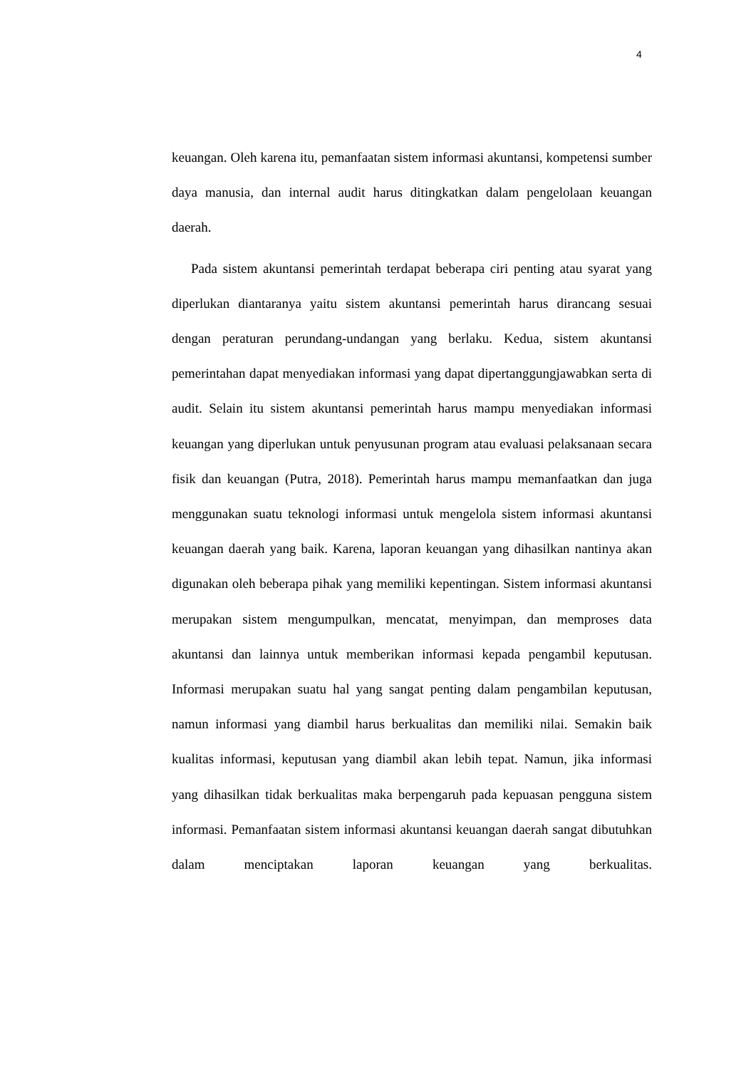4
keuangan. Oleh karena itu, pemanfaatan sistem informasi akuntansi, kompetensi sumber daya manusia, dan internal audit harus ditingkatkan dalam pengelolaan keuangan daerah.
Pada sistem akuntansi pemerintah terdapat beberapa ciri penting atau syarat yang diperlukan diantaranya yaitu sistem akuntansi pemerintah harus dirancang sesuai dengan peraturan perundang-undangan yang berlaku. Kedua, sistem akuntansi pemerintahan dapat menyediakan informasi yang dapat dipertanggungjawabkan serta di audit. Selain itu sistem akuntansi pemerintah harus mampu menyediakan informasi keuangan yang diperlukan untuk penyusunan program atau evaluasi pelaksanaan secara fisik dan keuangan (Putra, 2018). Pemerintah harus mampu memanfaatkan dan juga menggunakan suatu teknologi informasi untuk mengelola sistem informasi akuntansi keuangan daerah yang baik. Karena, laporan keuangan yang dihasilkan nantinya akan digunakan oleh beberapa pihak yang memiliki kepentingan. Sistem informasi akuntansi merupakan sistem mengumpulkan, mencatat, menyimpan, dan memproses data akuntansi dan lainnya untuk memberikan informasi kepada pengambil keputusan. Informasi merupakan suatu hal yang sangat penting dalam pengambilan keputusan, namun informasi yang diambil harus berkualitas dan memiliki nilai. Semakin baik kualitas informasi, keputusan yang diambil akan lebih tepat. Namun, jika informasi yang dihasilkan tidak berkualitas maka berpengaruh pada kepuasan pengguna sistem informasi. Pemanfaatan sistem informasi akuntansi keuangan daerah sangat dibutuhkan dalam menciptakan laporan keuangan yang berkualitas.